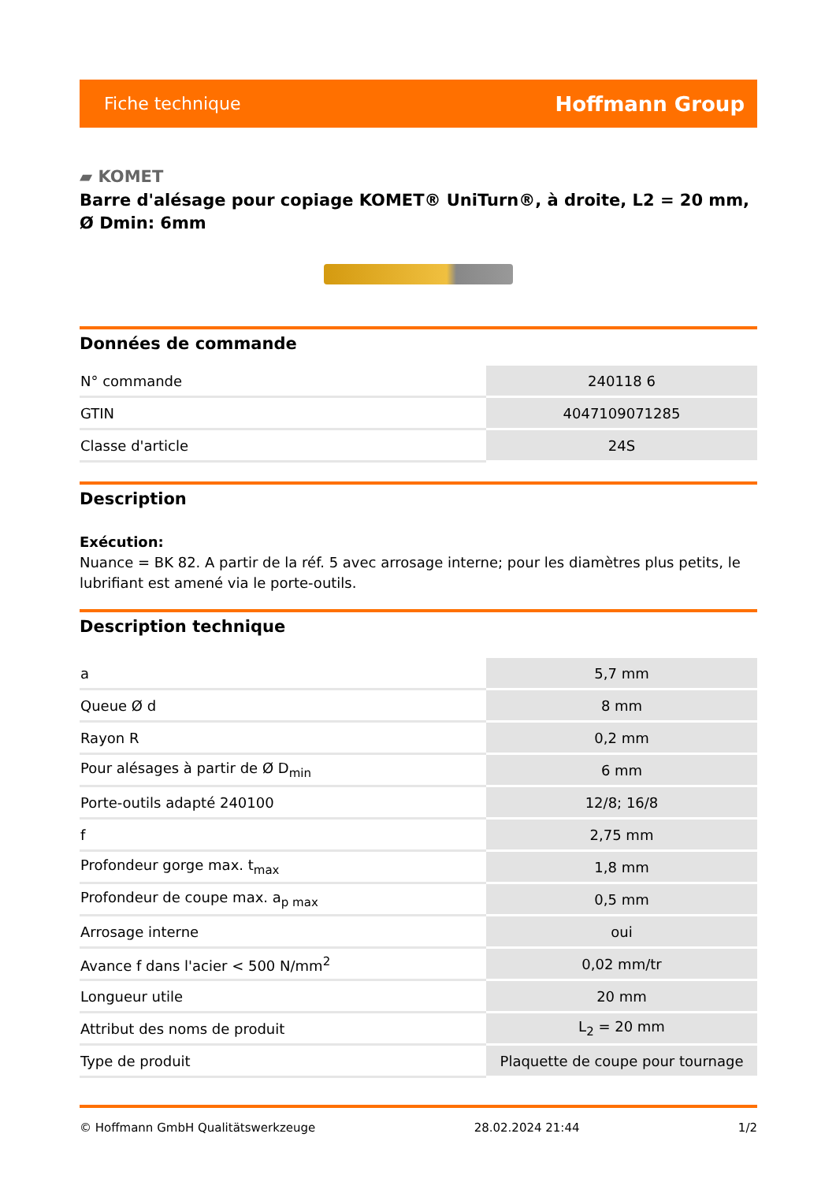Fiche technique Hoffmann Group
▰ KOMET
Barre d'alésage pour copiage KOMET® UniTurn®, à droite, L2 = 20 mm, Ø Dmin: 6mm
Données de commande
| N° commande | 240118 6 |
| GTIN | 4047109071285 |
| Classe d'article | 24S |
Description
Exécution:
Nuance = BK 82. A partir de la réf. 5 avec arrosage interne; pour les diamètres plus petits, le lubrifiant est amené via le porte-outils.
Description technique
| a | 5,7 mm |
| Queue Ø d | 8 mm |
| Rayon R | 0,2 mm |
| Pour alésages à partir de Ø D<sub>min</sub> | 6 mm |
| Porte-outils adapté 240100 | 12/8; 16/8 |
| f | 2,75 mm |
| Profondeur gorge max. t<sub>max</sub> | 1,8 mm |
| Profondeur de coupe max. a<sub>p max</sub> | 0,5 mm |
| Arrosage interne | oui |
| Avance f dans l'acier < 500 N/mm<sup>2</sup> | 0,02 mm/tr |
| Longueur utile | 20 mm |
| Attribut des noms de produit | L<sub>2</sub> = 20 mm |
| Type de produit | Plaquette de coupe pour tournage |
© Hoffmann GmbH Qualitätswerkzeuge 28.02.2024 21:44 1/2